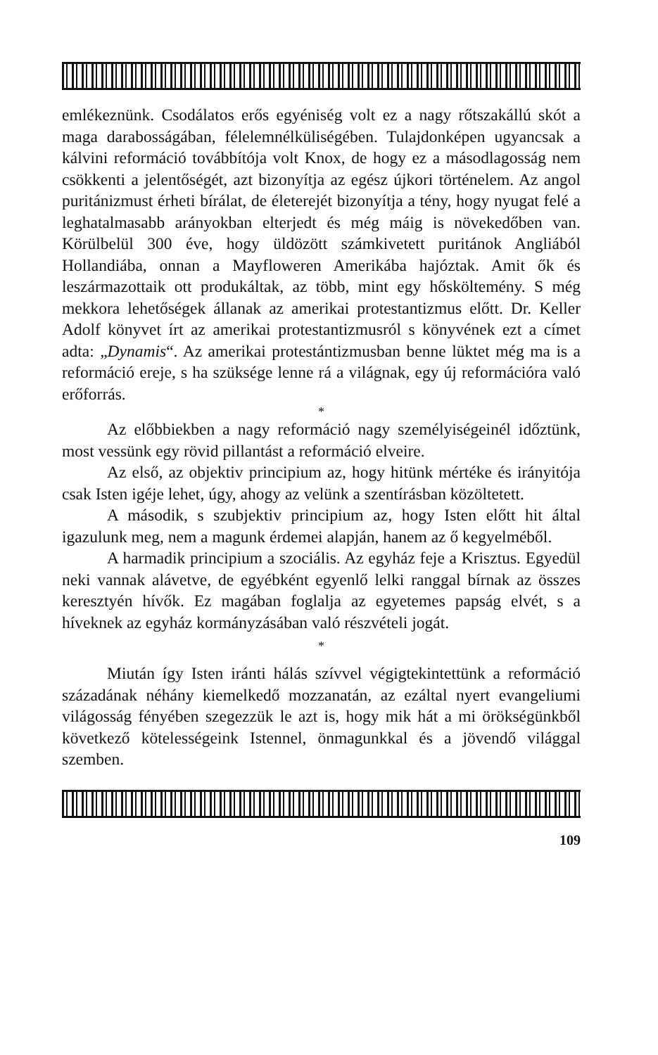emlékeznünk. Csodálatos erős egyéniség volt ez a nagy rőtszakállú skót a maga darabosságában, félelemnélküliségében. Tulajdonképen ugyancsak a kálvini reformáció továbbítója volt Knox, de hogy ez a másodlagosság nem csökkenti a jelentőségét, azt bizonyítja az egész újkori történelem. Az angol puritánizmust érheti bírálat, de életerejét bizonyítja a tény, hogy nyugat felé a leghatalmasabb arányokban elterjedt és még máig is növekedőben van. Körülbelül 300 éve, hogy üldözött számkivetett puritánok Angliából Hollandiába, onnan a Mayfloweren Amerikába hajóztak. Amit ők és leszármazottaik ott produkáltak, az több, mint egy hősköltemény. S még mekkora lehetőségek állanak az amerikai protestantizmus előtt. Dr. Keller Adolf könyvet írt az amerikai protestantizmusról s könyvének ezt a címet adta: „Dynamis“. Az amerikai protestántizmusban benne lüktet még ma is a reformáció ereje, s ha szüksége lenne rá a világnak, egy új reformációra való erőforrás.
*
Az előbbiekben a nagy reformáció nagy személyiségeinél időztünk, most vessünk egy rövid pillantást a reformáció elveire.
Az első, az objektiv principium az, hogy hitünk mértéke és irányitója csak Isten igéje lehet, úgy, ahogy az velünk a szentírásban közöltetett.
A második, s szubjektiv principium az, hogy Isten előtt hit által igazulunk meg, nem a magunk érdemei alapján, hanem az ő kegyelméből.
A harmadik principium a szociális. Az egyház feje a Krisztus. Egyedül neki vannak alávetve, de egyébként egyenlő lelki ranggal bírnak az összes keresztyén hívők. Ez magában foglalja az egyetemes papság elvét, s a híveknek az egyház kormányzásában való részvételi jogát.
*
Miután így Isten iránti hálás szívvel végigtekintettünk a reformáció századának néhány kiemelkedő mozzanatán, az ezáltal nyert evangeliumi világosság fényében szegezzük le azt is, hogy mik hát a mi örökségünkből következő kötelességeink Istennel, önmagunkkal és a jövendő világgal szemben.
109